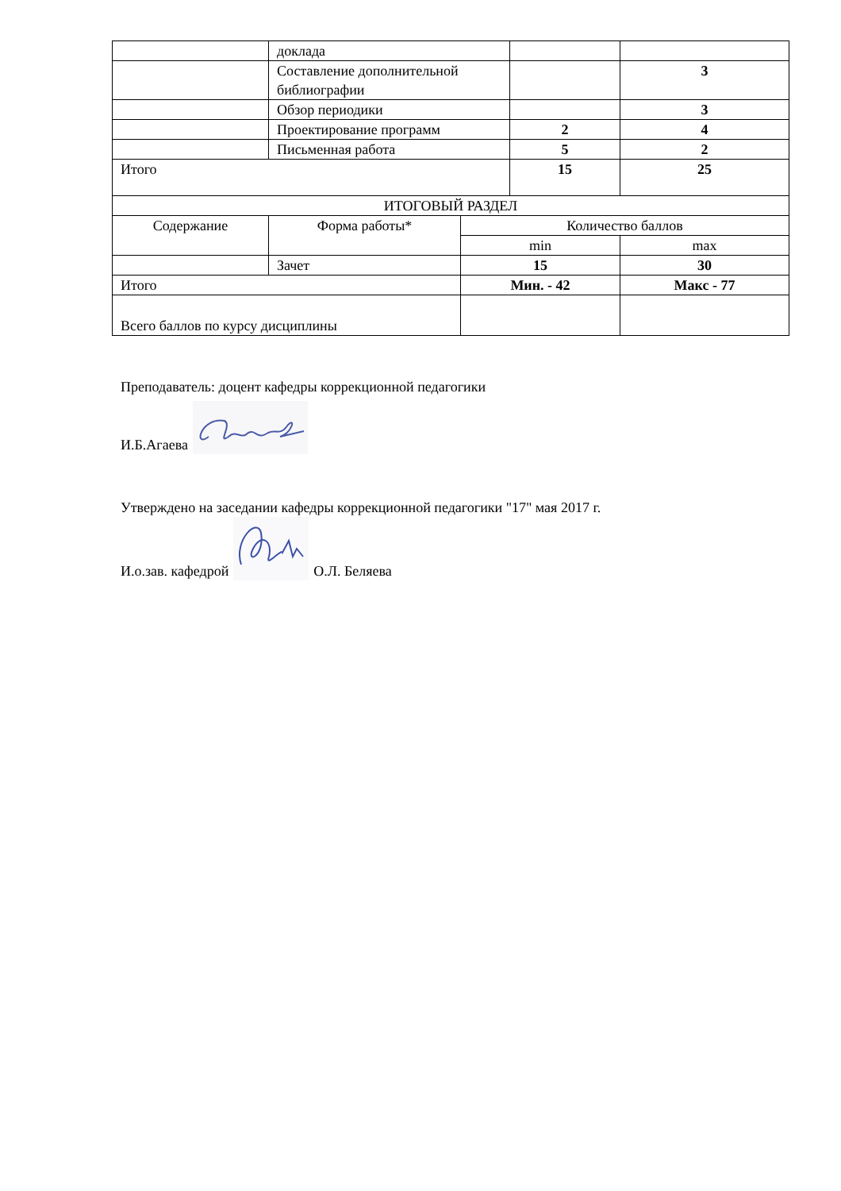| | доклада | | | |
| | Составление дополнительной библиографии | | | 3 |
| | Обзор периодики | | | 3 |
| | Проектирование программ | | 2 | 4 |
| | Письменная работа | | 5 | 2 |
| Итого | | | 15 | 25 |
| ИТОГОВЫЙ РАЗДЕЛ | | | | |
| Содержание | Форма работы* | Количество баллов | | |
| | | min | | max |
| | Зачет | 15 | | 30 |
| Итого | | Мин. - 42 | | Макс - 77 |
| Всего баллов по курсу дисциплины | | | | |
Преподаватель: доцент кафедры коррекционной педагогики
И.Б.Агаева
Утверждено на заседании кафедры коррекционной педагогики "17" мая 2017 г.
И.о.зав. кафедрой О.Л. Беляева